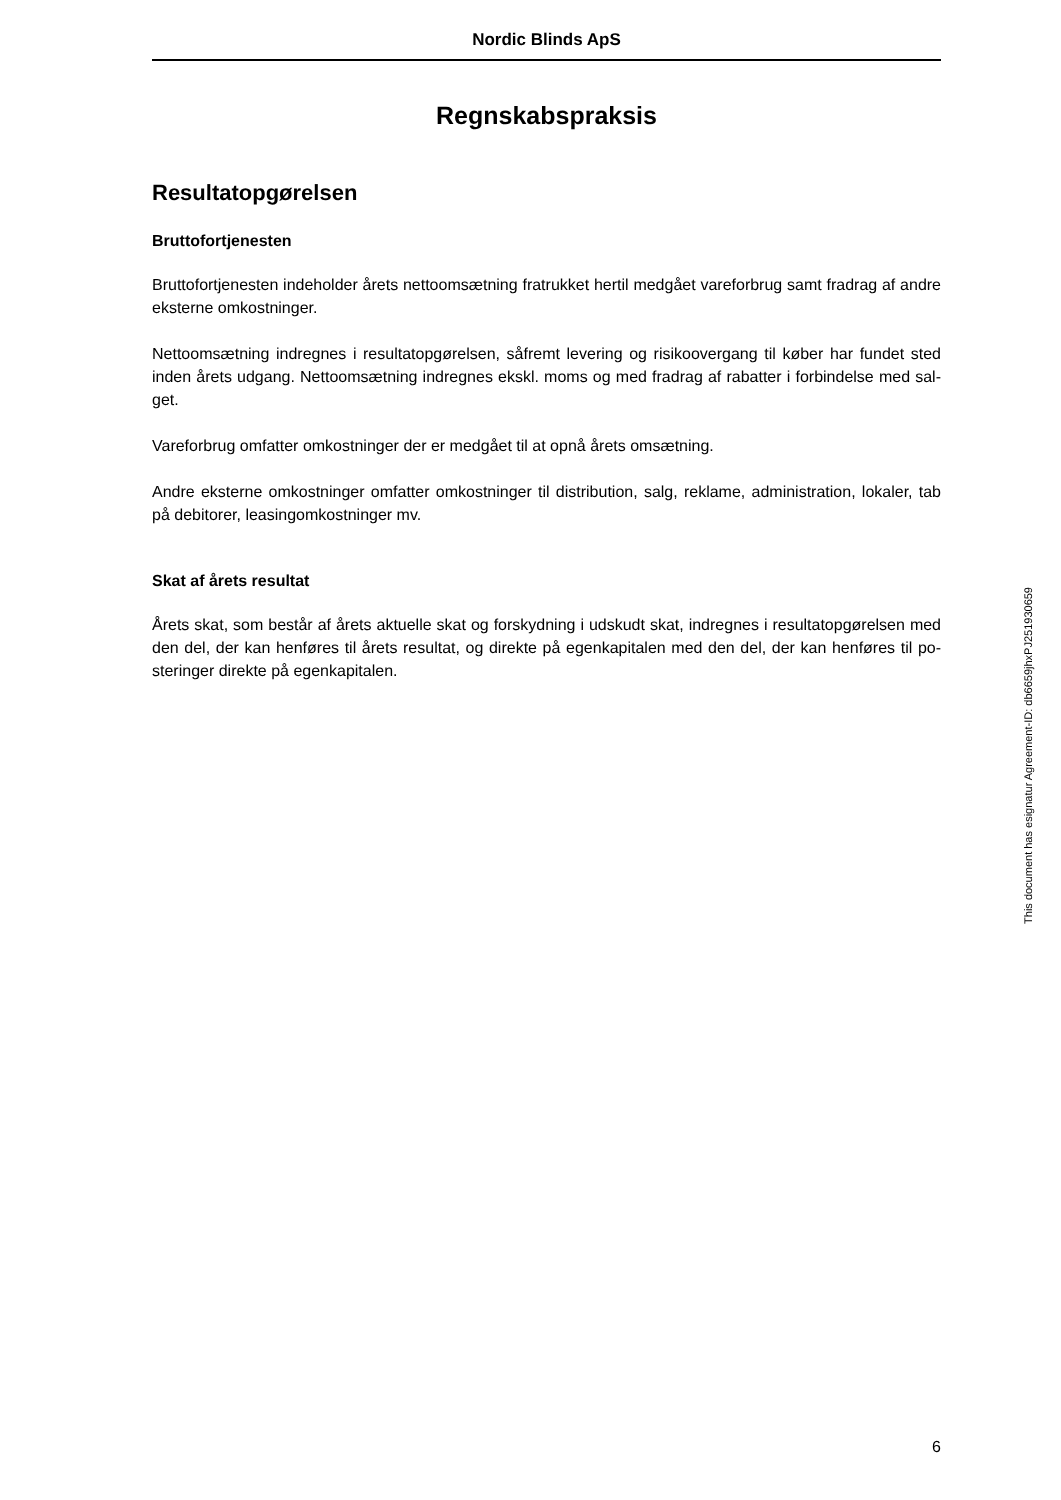Nordic Blinds ApS
Regnskabspraksis
Resultatopgørelsen
Bruttofortjenesten
Bruttofortjenesten indeholder årets nettoomsætning fratrukket hertil medgået vareforbrug samt fradrag af andre eksterne omkostninger.
Nettoomsætning indregnes i resultatopgørelsen, såfremt levering og risikoovergang til køber har fundet sted inden årets udgang. Nettoomsætning indregnes ekskl. moms og med fradrag af rabatter i forbindelse med sal-get.
Vareforbrug omfatter omkostninger der er medgået til at opnå årets omsætning.
Andre eksterne omkostninger omfatter omkostninger til distribution, salg, reklame, administration, lokaler, tab på debitorer, leasingomkostninger mv.
Skat af årets resultat
Årets skat, som består af årets aktuelle skat og forskydning i udskudt skat, indregnes i resultatopgørelsen med den del, der kan henføres til årets resultat, og direkte på egenkapitalen med den del, der kan henføres til po-steringer direkte på egenkapitalen.
This document has esignatur Agreement-ID: db6659jhxPJ251930659
6